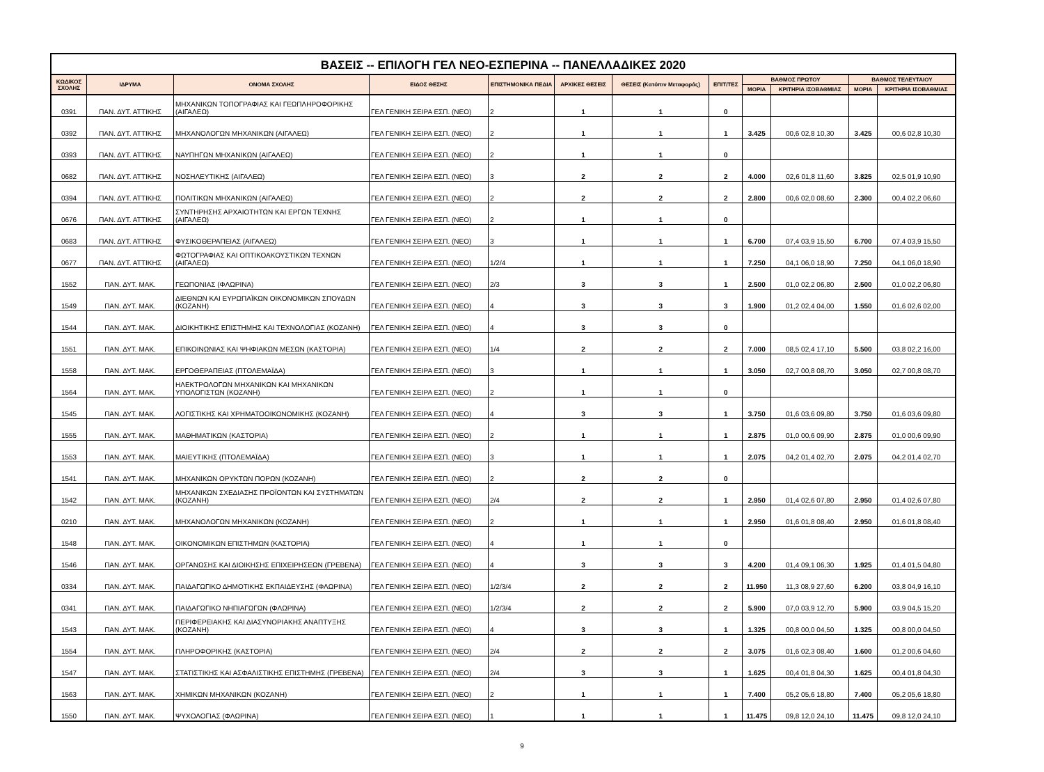ΒΑΣΕΙΣ -- ΕΠΙΛΟΓΗ ΓΕΛ ΝΕΟ-ΕΣΠΕΡΙΝΑ -- ΠΑΝΕΛΛΑΔΙΚΕΣ 2020
| ΚΩΔΙΚΟΣ ΣΧΟΛΗΣ | ΙΔΡΥΜΑ | ΟΝΟΜΑ ΣΧΟΛΗΣ | ΕΙΔΟΣ ΘΕΣΗΣ | ΕΠΙΣΤΗΜΟΝΙΚΑ ΠΕΔΙΑ | ΑΡΧΙΚΕΣ ΘΕΣΕΙΣ | ΘΕΣΕΙΣ (Κατόπιν Μεταφοράς) | ΕΠΙΤ/ΤΕΣ | ΒΑΘΜΟΣ ΠΡΩΤΟΥ | | ΒΑΘΜΟΣ ΤΕΛΕΥΤΑΙΟΥ | |
| --- | --- | --- | --- | --- | --- | --- | --- | --- | --- | --- | --- |
| | | | | | | | | ΜΟΡΙΑ | ΚΡΙΤΗΡΙΑ ΙΣΟΒΑΘΜΙΑΣ | ΜΟΡΙΑ | ΚΡΙΤΗΡΙΑ ΙΣΟΒΑΘΜΙΑΣ |
| 0391 | ΠΑΝ. ΔΥΤ. ΑΤΤΙΚΗΣ | ΜΗΧΑΝΙΚΩΝ ΤΟΠΟΓΡΑΦΙΑΣ ΚΑΙ ΓΕΩΠΛΗΡΟΦΟΡΙΚΗΣ (ΑΙΓΑΛΕΩ) | ΓΕΛ ΓΕΝΙΚΗ ΣΕΙΡΑ ΕΣΠ. (ΝΕΟ) | 2 | 1 | 1 | 0 | | | | |
| 0392 | ΠΑΝ. ΔΥΤ. ΑΤΤΙΚΗΣ | ΜΗΧΑΝΟΛΟΓΩΝ ΜΗΧΑΝΙΚΩΝ (ΑΙΓΑΛΕΩ) | ΓΕΛ ΓΕΝΙΚΗ ΣΕΙΡΑ ΕΣΠ. (ΝΕΟ) | 2 | 1 | 1 | 1 | 3.425 | 00,6 02,8 10,30 | 3.425 | 00,6 02,8 10,30 |
| 0393 | ΠΑΝ. ΔΥΤ. ΑΤΤΙΚΗΣ | ΝΑΥΠΗΓΩΝ ΜΗΧΑΝΙΚΩΝ (ΑΙΓΑΛΕΩ) | ΓΕΛ ΓΕΝΙΚΗ ΣΕΙΡΑ ΕΣΠ. (ΝΕΟ) | 2 | 1 | 1 | 0 | | | | |
| 0682 | ΠΑΝ. ΔΥΤ. ΑΤΤΙΚΗΣ | ΝΟΣΗΛΕΥΤΙΚΗΣ (ΑΙΓΑΛΕΩ) | ΓΕΛ ΓΕΝΙΚΗ ΣΕΙΡΑ ΕΣΠ. (ΝΕΟ) | 3 | 2 | 2 | 2 | 4.000 | 02,6 01,8 11,60 | 3.825 | 02,5 01,9 10,90 |
| 0394 | ΠΑΝ. ΔΥΤ. ΑΤΤΙΚΗΣ | ΠΟΛΙΤΙΚΩΝ ΜΗΧΑΝΙΚΩΝ (ΑΙΓΑΛΕΩ) | ΓΕΛ ΓΕΝΙΚΗ ΣΕΙΡΑ ΕΣΠ. (ΝΕΟ) | 2 | 2 | 2 | 2 | 2.800 | 00,6 02,0 08,60 | 2.300 | 00,4 02,2 06,60 |
| 0676 | ΠΑΝ. ΔΥΤ. ΑΤΤΙΚΗΣ | ΣΥΝΤΗΡΗΣΗΣ ΑΡΧΑΙΟΤΗΤΩΝ ΚΑΙ ΕΡΓΩΝ ΤΕΧΝΗΣ (ΑΙΓΑΛΕΩ) | ΓΕΛ ΓΕΝΙΚΗ ΣΕΙΡΑ ΕΣΠ. (ΝΕΟ) | 2 | 1 | 1 | 0 | | | | |
| 0683 | ΠΑΝ. ΔΥΤ. ΑΤΤΙΚΗΣ | ΦΥΣΙΚΟΘΕΡΑΠΕΙΑΣ (ΑΙΓΑΛΕΩ) | ΓΕΛ ΓΕΝΙΚΗ ΣΕΙΡΑ ΕΣΠ. (ΝΕΟ) | 3 | 1 | 1 | 1 | 6.700 | 07,4 03,9 15,50 | 6.700 | 07,4 03,9 15,50 |
| 0677 | ΠΑΝ. ΔΥΤ. ΑΤΤΙΚΗΣ | ΦΩΤΟΓΡΑΦΙΑΣ ΚΑΙ ΟΠΤΙΚΟΑΚΟΥΣΤΙΚΩΝ ΤΕΧΝΩΝ (ΑΙΓΑΛΕΩ) | ΓΕΛ ΓΕΝΙΚΗ ΣΕΙΡΑ ΕΣΠ. (ΝΕΟ) | 1/2/4 | 1 | 1 | 1 | 7.250 | 04,1 06,0 18,90 | 7.250 | 04,1 06,0 18,90 |
| 1552 | ΠΑΝ. ΔΥΤ. ΜΑΚ. | ΓΕΩΠΟΝΙΑΣ (ΦΛΩΡΙΝΑ) | ΓΕΛ ΓΕΝΙΚΗ ΣΕΙΡΑ ΕΣΠ. (ΝΕΟ) | 2/3 | 3 | 3 | 1 | 2.500 | 01,0 02,2 06,80 | 2.500 | 01,0 02,2 06,80 |
| 1549 | ΠΑΝ. ΔΥΤ. ΜΑΚ. | ΔΙΕΘΝΩΝ ΚΑΙ ΕΥΡΩΠΑΪΚΩΝ ΟΙΚΟΝΟΜΙΚΩΝ ΣΠΟΥΔΩΝ (ΚΟΖΑΝΗ) | ΓΕΛ ΓΕΝΙΚΗ ΣΕΙΡΑ ΕΣΠ. (ΝΕΟ) | 4 | 3 | 3 | 3 | 1.900 | 01,2 02,4 04,00 | 1.550 | 01,6 02,6 02,00 |
| 1544 | ΠΑΝ. ΔΥΤ. ΜΑΚ. | ΔΙΟΙΚΗΤΙΚΗΣ ΕΠΙΣΤΗΜΗΣ ΚΑΙ ΤΕΧΝΟΛΟΓΙΑΣ (ΚΟΖΑΝΗ) | ΓΕΛ ΓΕΝΙΚΗ ΣΕΙΡΑ ΕΣΠ. (ΝΕΟ) | 4 | 3 | 3 | 0 | | | | |
| 1551 | ΠΑΝ. ΔΥΤ. ΜΑΚ. | ΕΠΙΚΟΙΝΩΝΙΑΣ ΚΑΙ ΨΗΦΙΑΚΩΝ ΜΕΣΩΝ (ΚΑΣΤΟΡΙΑ) | ΓΕΛ ΓΕΝΙΚΗ ΣΕΙΡΑ ΕΣΠ. (ΝΕΟ) | 1/4 | 2 | 2 | 2 | 7.000 | 08,5 02,4 17,10 | 5.500 | 03,8 02,2 16,00 |
| 1558 | ΠΑΝ. ΔΥΤ. ΜΑΚ. | ΕΡΓΟΘΕΡΑΠΕΙΑΣ (ΠΤΟΛΕΜΑΪΔΑ) | ΓΕΛ ΓΕΝΙΚΗ ΣΕΙΡΑ ΕΣΠ. (ΝΕΟ) | 3 | 1 | 1 | 1 | 3.050 | 02,7 00,8 08,70 | 3.050 | 02,7 00,8 08,70 |
| 1564 | ΠΑΝ. ΔΥΤ. ΜΑΚ. | ΗΛΕΚΤΡΟΛΟΓΩΝ ΜΗΧΑΝΙΚΩΝ ΚΑΙ ΜΗΧΑΝΙΚΩΝ ΥΠΟΛΟΓΙΣΤΩΝ (ΚΟΖΑΝΗ) | ΓΕΛ ΓΕΝΙΚΗ ΣΕΙΡΑ ΕΣΠ. (ΝΕΟ) | 2 | 1 | 1 | 0 | | | | |
| 1545 | ΠΑΝ. ΔΥΤ. ΜΑΚ. | ΛΟΓΙΣΤΙΚΗΣ ΚΑΙ ΧΡΗΜΑΤΟΟΙΚΟΝΟΜΙΚΗΣ (ΚΟΖΑΝΗ) | ΓΕΛ ΓΕΝΙΚΗ ΣΕΙΡΑ ΕΣΠ. (ΝΕΟ) | 4 | 3 | 3 | 1 | 3.750 | 01,6 03,6 09,80 | 3.750 | 01,6 03,6 09,80 |
| 1555 | ΠΑΝ. ΔΥΤ. ΜΑΚ. | ΜΑΘΗΜΑΤΙΚΩΝ (ΚΑΣΤΟΡΙΑ) | ΓΕΛ ΓΕΝΙΚΗ ΣΕΙΡΑ ΕΣΠ. (ΝΕΟ) | 2 | 1 | 1 | 1 | 2.875 | 01,0 00,6 09,90 | 2.875 | 01,0 00,6 09,90 |
| 1553 | ΠΑΝ. ΔΥΤ. ΜΑΚ. | ΜΑΙΕΥΤΙΚΗΣ (ΠΤΟΛΕΜΑΪΔΑ) | ΓΕΛ ΓΕΝΙΚΗ ΣΕΙΡΑ ΕΣΠ. (ΝΕΟ) | 3 | 1 | 1 | 1 | 2.075 | 04,2 01,4 02,70 | 2.075 | 04,2 01,4 02,70 |
| 1541 | ΠΑΝ. ΔΥΤ. ΜΑΚ. | ΜΗΧΑΝΙΚΩΝ ΟΡΥΚΤΩΝ ΠΟΡΩΝ (ΚΟΖΑΝΗ) | ΓΕΛ ΓΕΝΙΚΗ ΣΕΙΡΑ ΕΣΠ. (ΝΕΟ) | 2 | 2 | 2 | 0 | | | | |
| 1542 | ΠΑΝ. ΔΥΤ. ΜΑΚ. | ΜΗΧΑΝΙΚΩΝ ΣΧΕΔΙΑΣΗΣ ΠΡΟΪΟΝΤΩΝ ΚΑΙ ΣΥΣΤΗΜΑΤΩΝ (ΚΟΖΑΝΗ) | ΓΕΛ ΓΕΝΙΚΗ ΣΕΙΡΑ ΕΣΠ. (ΝΕΟ) | 2/4 | 2 | 2 | 1 | 2.950 | 01,4 02,6 07,80 | 2.950 | 01,4 02,6 07,80 |
| 0210 | ΠΑΝ. ΔΥΤ. ΜΑΚ. | ΜΗΧΑΝΟΛΟΓΩΝ ΜΗΧΑΝΙΚΩΝ (ΚΟΖΑΝΗ) | ΓΕΛ ΓΕΝΙΚΗ ΣΕΙΡΑ ΕΣΠ. (ΝΕΟ) | 2 | 1 | 1 | 1 | 2.950 | 01,6 01,8 08,40 | 2.950 | 01,6 01,8 08,40 |
| 1548 | ΠΑΝ. ΔΥΤ. ΜΑΚ. | ΟΙΚΟΝΟΜΙΚΩΝ ΕΠΙΣΤΗΜΩΝ (ΚΑΣΤΟΡΙΑ) | ΓΕΛ ΓΕΝΙΚΗ ΣΕΙΡΑ ΕΣΠ. (ΝΕΟ) | 4 | 1 | 1 | 0 | | | | |
| 1546 | ΠΑΝ. ΔΥΤ. ΜΑΚ. | ΟΡΓΑΝΩΣΗΣ ΚΑΙ ΔΙΟΙΚΗΣΗΣ ΕΠΙΧΕΙΡΗΣΕΩΝ (ΓΡΕΒΕΝΑ) | ΓΕΛ ΓΕΝΙΚΗ ΣΕΙΡΑ ΕΣΠ. (ΝΕΟ) | 4 | 3 | 3 | 3 | 4.200 | 01,4 09,1 06,30 | 1.925 | 01,4 01,5 04,80 |
| 0334 | ΠΑΝ. ΔΥΤ. ΜΑΚ. | ΠΑΙΔΑΓΩΓΙΚΟ ΔΗΜΟΤΙΚΗΣ ΕΚΠΑΙΔΕΥΣΗΣ (ΦΛΩΡΙΝΑ) | ΓΕΛ ΓΕΝΙΚΗ ΣΕΙΡΑ ΕΣΠ. (ΝΕΟ) | 1/2/3/4 | 2 | 2 | 2 | 11.950 | 11,3 08,9 27,60 | 6.200 | 03,8 04,9 16,10 |
| 0341 | ΠΑΝ. ΔΥΤ. ΜΑΚ. | ΠΑΙΔΑΓΩΓΙΚΟ ΝΗΠΙΑΓΩΓΩΝ (ΦΛΩΡΙΝΑ) | ΓΕΛ ΓΕΝΙΚΗ ΣΕΙΡΑ ΕΣΠ. (ΝΕΟ) | 1/2/3/4 | 2 | 2 | 2 | 5.900 | 07,0 03,9 12,70 | 5.900 | 03,9 04,5 15,20 |
| 1543 | ΠΑΝ. ΔΥΤ. ΜΑΚ. | ΠΕΡΙΦΕΡΕΙΑΚΗΣ ΚΑΙ ΔΙΑΣΥΝΟΡΙΑΚΗΣ ΑΝΑΠΤΥΞΗΣ (ΚΟΖΑΝΗ) | ΓΕΛ ΓΕΝΙΚΗ ΣΕΙΡΑ ΕΣΠ. (ΝΕΟ) | 4 | 3 | 3 | 1 | 1.325 | 00,8 00,0 04,50 | 1.325 | 00,8 00,0 04,50 |
| 1554 | ΠΑΝ. ΔΥΤ. ΜΑΚ. | ΠΛΗΡΟΦΟΡΙΚΗΣ (ΚΑΣΤΟΡΙΑ) | ΓΕΛ ΓΕΝΙΚΗ ΣΕΙΡΑ ΕΣΠ. (ΝΕΟ) | 2/4 | 2 | 2 | 2 | 3.075 | 01,6 02,3 08,40 | 1.600 | 01,2 00,6 04,60 |
| 1547 | ΠΑΝ. ΔΥΤ. ΜΑΚ. | ΣΤΑΤΙΣΤΙΚΗΣ ΚΑΙ ΑΣΦΑΛΙΣΤΙΚΗΣ ΕΠΙΣΤΗΜΗΣ (ΓΡΕΒΕΝΑ) | ΓΕΛ ΓΕΝΙΚΗ ΣΕΙΡΑ ΕΣΠ. (ΝΕΟ) | 2/4 | 3 | 3 | 1 | 1.625 | 00,4 01,8 04,30 | 1.625 | 00,4 01,8 04,30 |
| 1563 | ΠΑΝ. ΔΥΤ. ΜΑΚ. | ΧΗΜΙΚΩΝ ΜΗΧΑΝΙΚΩΝ (ΚΟΖΑΝΗ) | ΓΕΛ ΓΕΝΙΚΗ ΣΕΙΡΑ ΕΣΠ. (ΝΕΟ) | 2 | 1 | 1 | 1 | 7.400 | 05,2 05,6 18,80 | 7.400 | 05,2 05,6 18,80 |
| 1550 | ΠΑΝ. ΔΥΤ. ΜΑΚ. | ΨΥΧΟΛΟΓΙΑΣ (ΦΛΩΡΙΝΑ) | ΓΕΛ ΓΕΝΙΚΗ ΣΕΙΡΑ ΕΣΠ. (ΝΕΟ) | 1 | 1 | 1 | 1 | 11.475 | 09,8 12,0 24,10 | 11.475 | 09,8 12,0 24,10 |
9